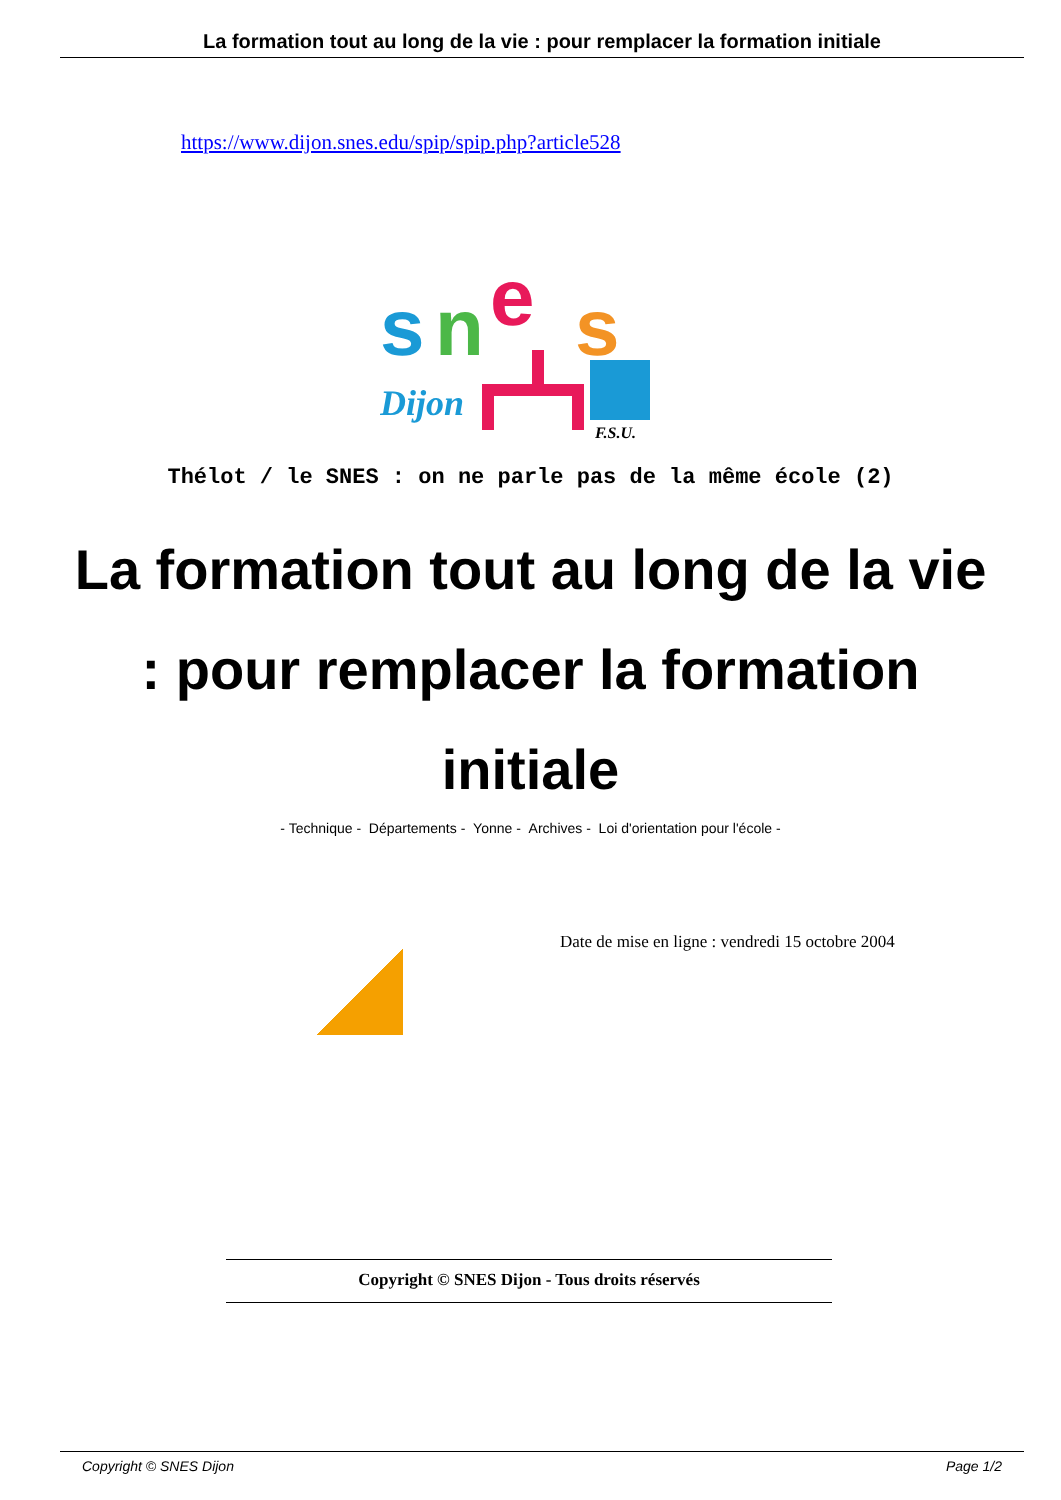La formation tout au long de la vie : pour remplacer la formation initiale
https://www.dijon.snes.edu/spip/spip.php?article528
s
n
e
s
Dijon
F.S.U.
Thélot / le SNES : on ne parle pas de la même école (2)
La formation tout au long de la vie : pour remplacer la formation initiale
- Technique - Départements - Yonne - Archives - Loi d'orientation pour l'école -
Date de mise en ligne : vendredi 15 octobre 2004
Copyright © SNES Dijon - Tous droits réservés
Copyright © SNES Dijon Page 1/2